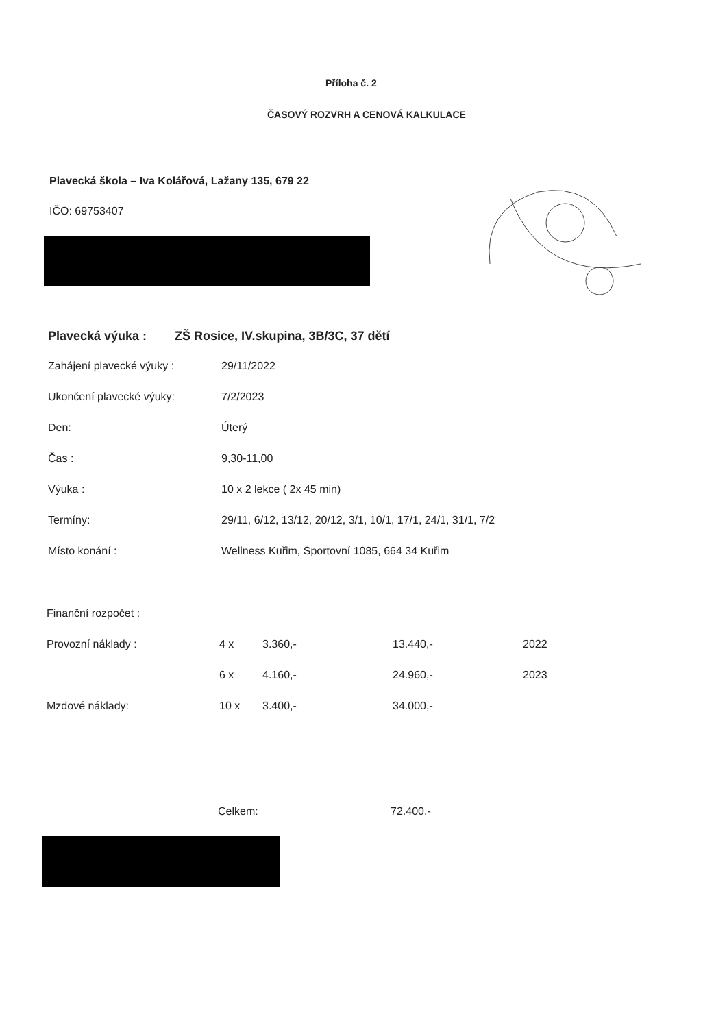Příloha č. 2
ČASOVÝ ROZVRH A CENOVÁ KALKULACE
Plavecká škola – Iva Kolářová, Lažany 135, 679 22
IČO: 69753407
| Plavecká výuka : | ZŠ Rosice, IV.skupina, 3B/3C, 37 dětí |
| Zahájení plavecké výuky : | 29/11/2022 |
| Ukončení plavecké výuky: | 7/2/2023 |
| Den: | Úterý |
| Čas : | 9,30-11,00 |
| Výuka : | 10 x 2 lekce ( 2x 45 min) |
| Termíny: | 29/11, 6/12, 13/12, 20/12, 3/1, 10/1, 17/1, 24/1, 31/1, 7/2 |
| Místo konání : | Wellness Kuřim, Sportovní 1085, 664 34 Kuřim |
| Finanční rozpočet : | | | | |
| Provozní náklady : | 4 x | 3.360,- | 13.440,- | 2022 |
| | 6 x | 4.160,- | 24.960,- | 2023 |
| Mzdové náklady: | 10 x | 3.400,- | 34.000,- | |
| Celkem: | 72.400,- |